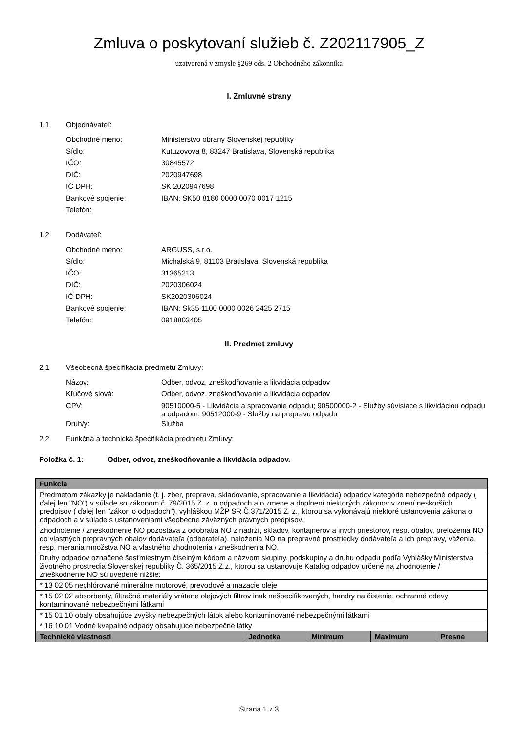Zmluva o poskytovaní služieb č. Z202117905_Z
uzatvorená v zmysle §269 ods. 2 Obchodného zákonníka
I. Zmluvné strany
1.1 Objednávateľ:
Obchodné meno: Ministerstvo obrany Slovenskej republiky
Sídlo: Kutuzovova 8, 83247 Bratislava, Slovenská republika
IČO: 30845572
DIČ: 2020947698
IČ DPH: SK 2020947698
Bankové spojenie: IBAN: SK50 8180 0000 0070 0017 1215
Telefón:
1.2 Dodávateľ:
Obchodné meno: ARGUSS, s.r.o.
Sídlo: Michalská 9, 81103 Bratislava, Slovenská republika
IČO: 31365213
DIČ: 2020306024
IČ DPH: SK2020306024
Bankové spojenie: IBAN: Sk35 1100 0000 0026 2425 2715
Telefón: 0918803405
II. Predmet zmluvy
2.1 Všeobecná špecifikácia predmetu Zmluvy:
Názov: Odber, odvoz, zneškodňovanie a likvidácia odpadov
Kľúčové slová: Odber, odvoz, zneškodňovanie a likvidácia odpadov
CPV: 90510000-5 - Likvidácia a spracovanie odpadu; 90500000-2 - Služby súvisiace s likvidáciou odpadu a odpadom; 90512000-9 - Služby na prepravu odpadu
Druh/y: Služba
2.2 Funkčná a technická špecifikácia predmetu Zmluvy:
Položka č. 1: Odber, odvoz, zneškodňovanie a likvidácia odpadov.
| Funkcia | | | | |
| --- | --- | --- | --- | --- |
| Predmetom zákazky je nakladanie (t. j. zber, preprava, skladovanie, spracovanie a likvidácia) odpadov kategórie nebezpečné odpady ( ďalej len "NO") v súlade so zákonom č. 79/2015 Z. z. o odpadoch a o zmene a doplnení niektorých zákonov v znení neskorších predpisov ( ďalej len "zákon o odpadoch"), vyhláškou MŽP SR Č.371/2015 Z. z., ktorou sa vykonávajú niektoré ustanovenia zákona o odpadoch a v súlade s ustanoveniami všeobecne záväzných právnych predpisov. | | | | |
| Zhodnotenie / zneškodnenie NO pozostáva z odobratia NO z nádrží, skladov, kontajnerov a iných priestorov, resp. obalov, preloženia NO do vlastných prepravných obalov dodávateľa (odberateľa), naloženia NO na prepravné prostriedky dodávateľa a ich prepravy, váženia, resp. merania množstva NO a vlastného zhodnotenia / zneškodnenia NO. | | | | |
| Druhy odpadov označené šesťmiestnym číselným kódom a názvom skupiny, podskupiny a druhu odpadu podľa Vyhlášky Ministerstva životného prostredia Slovenskej republiky Č. 365/2015 Z.z., ktorou sa ustanovuje Katalóg odpadov určené na zhodnotenie / zneškodnenie NO sú uvedené nižšie: | | | | |
| * 13 02 05 nechlórované minerálne motorové, prevodové a mazacie oleje | | | | |
| * 15 02 02 absorbenty, filtračné materiály vrátane olejových filtrov inak nešpecifikovaných, handry na čistenie, ochranné odevy kontaminované nebezpečnými látkami | | | | |
| * 15 01 10 obaly obsahujúce zvyšky nebezpečných látok alebo kontaminované nebezpečnými látkami | | | | |
| * 16 10 01 Vodné kvapalné odpady obsahujúce nebezpečné látky | | | | |
| Technické vlastnosti | Jednotka | Minimum | Maximum | Presne |
Strana 1 z 3